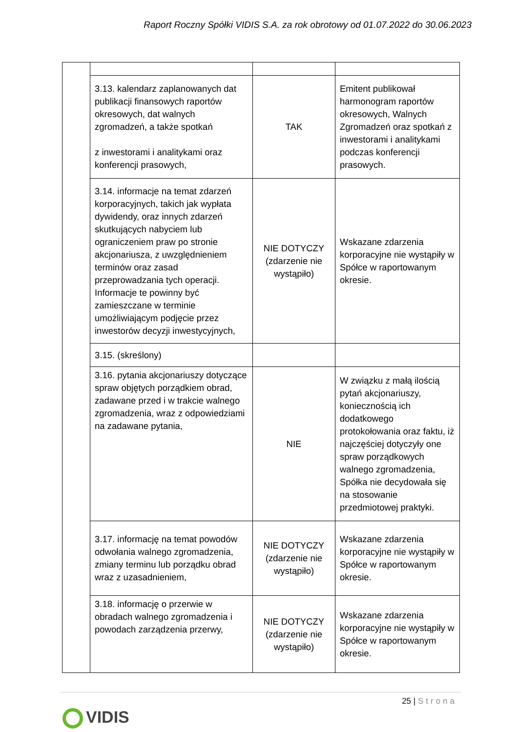Raport Roczny Spółki VIDIS S.A. za rok obrotowy od 01.07.2022 do 30.06.2023
| | 3.13. kalendarz zaplanowanych dat publikacji finansowych raportów okresowych, dat walnych zgromadzeń, a także spotkań z inwestorami i analitykami oraz konferencji prasowych, | TAK | Emitent publikował harmonogram raportów okresowych, Walnych Zgromadzeń oraz spotkań z inwestorami i analitykami podczas konferencji prasowych. |
| | 3.14. informacje na temat zdarzeń korporacyjnych, takich jak wypłata dywidendy, oraz innych zdarzeń skutkujących nabyciem lub ograniczeniem praw po stronie akcjonariusza, z uwzględnieniem terminów oraz zasad przeprowadzania tych operacji. Informacje te powinny być zamieszczane w terminie umożliwiającym podjęcie przez inwestorów decyzji inwestycyjnych, | NIE DOTYCZY (zdarzenie nie wystąpiło) | Wskazane zdarzenia korporacyjne nie wystąpiły w Spółce w raportowanym okresie. |
| | 3.15. (skreślony) | | |
| | 3.16. pytania akcjonariuszy dotyczące spraw objętych porządkiem obrad, zadawane przed i w trakcie walnego zgromadzenia, wraz z odpowiedziami na zadawane pytania, | NIE | W związku z małą ilością pytań akcjonariuszy, koniecznością ich dodatkowego protokołowania oraz faktu, iż najczęściej dotyczyły one spraw porządkowych walnego zgromadzenia, Spółka nie decydowała się na stosowanie przedmiotowej praktyki. |
| | 3.17. informację na temat powodów odwołania walnego zgromadzenia, zmiany terminu lub porządku obrad wraz z uzasadnieniem, | NIE DOTYCZY (zdarzenie nie wystąpiło) | Wskazane zdarzenia korporacyjne nie wystąpiły w Spółce w raportowanym okresie. |
| | 3.18. informację o przerwie w obradach walnego zgromadzenia i powodach zarządzenia przerwy, | NIE DOTYCZY (zdarzenie nie wystąpiło) | Wskazane zdarzenia korporacyjne nie wystąpiły w Spółce w raportowanym okresie. |
25 | Strona
VIDIS